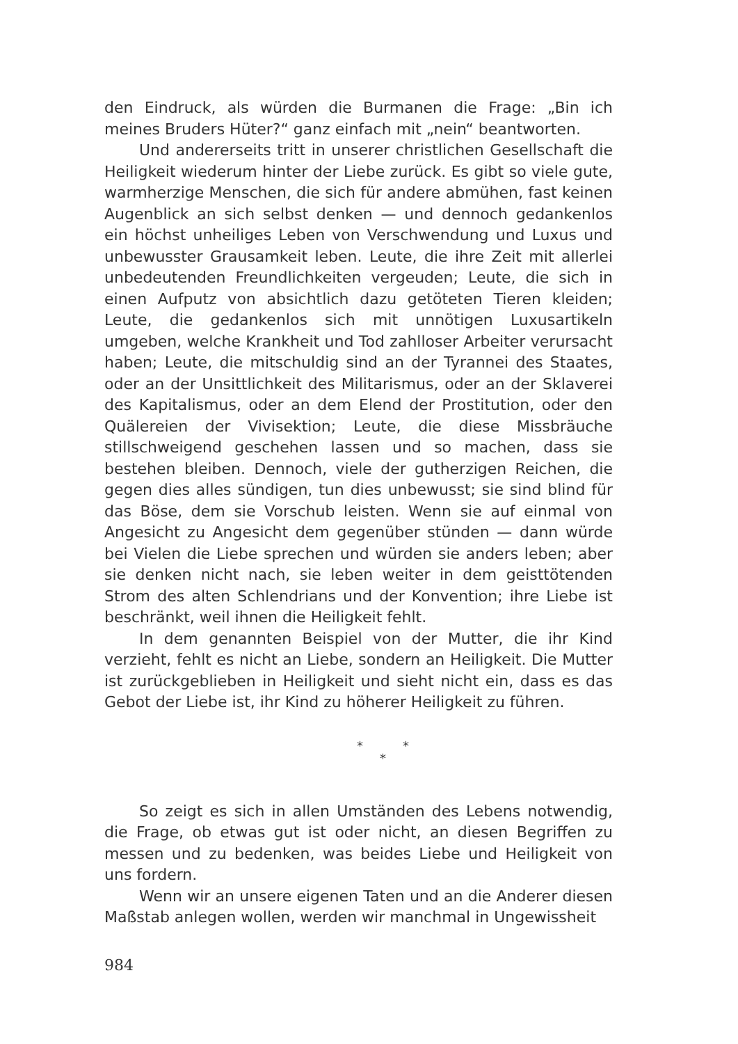den Eindruck, als würden die Burmanen die Frage: „Bin ich meines Bruders Hüter?“ ganz einfach mit „nein“ beantworten.
Und andererseits tritt in unserer christlichen Gesellschaft die Heiligkeit wiederum hinter der Liebe zurück. Es gibt so viele gute, warmherzige Menschen, die sich für andere abmühen, fast keinen Augenblick an sich selbst denken — und dennoch gedankenlos ein höchst unheiliges Leben von Verschwendung und Luxus und unbewusster Grausamkeit leben. Leute, die ihre Zeit mit allerlei unbedeutenden Freundlichkeiten vergeuden; Leute, die sich in einen Aufputz von absichtlich dazu getöteten Tieren kleiden; Leute, die gedankenlos sich mit unnötigen Luxusartikeln umgeben, welche Krankheit und Tod zahlloser Arbeiter verursacht haben; Leute, die mitschuldig sind an der Tyrannei des Staates, oder an der Unsittlichkeit des Militarismus, oder an der Sklaverei des Kapitalismus, oder an dem Elend der Prostitution, oder den Quälereien der Vivisektion; Leute, die diese Missbräuche stillschweigend geschehen lassen und so machen, dass sie bestehen bleiben. Dennoch, viele der gutherzigen Reichen, die gegen dies alles sündigen, tun dies unbewusst; sie sind blind für das Böse, dem sie Vorschub leisten. Wenn sie auf einmal von Angesicht zu Angesicht dem gegenüber stünden — dann würde bei Vielen die Liebe sprechen und würden sie anders leben; aber sie denken nicht nach, sie leben weiter in dem geisttötenden Strom des alten Schlendrians und der Konvention; ihre Liebe ist beschränkt, weil ihnen die Heiligkeit fehlt.
In dem genannten Beispiel von der Mutter, die ihr Kind verzieht, fehlt es nicht an Liebe, sondern an Heiligkeit. Die Mutter ist zurückgeblieben in Heiligkeit und sieht nicht ein, dass es das Gebot der Liebe ist, ihr Kind zu höherer Heiligkeit zu führen.
* *
*
So zeigt es sich in allen Umständen des Lebens notwendig, die Frage, ob etwas gut ist oder nicht, an diesen Begriffen zu messen und zu bedenken, was beides Liebe und Heiligkeit von uns fordern.
Wenn wir an unsere eigenen Taten und an die Anderer diesen Maßstab anlegen wollen, werden wir manchmal in Ungewissheit
984